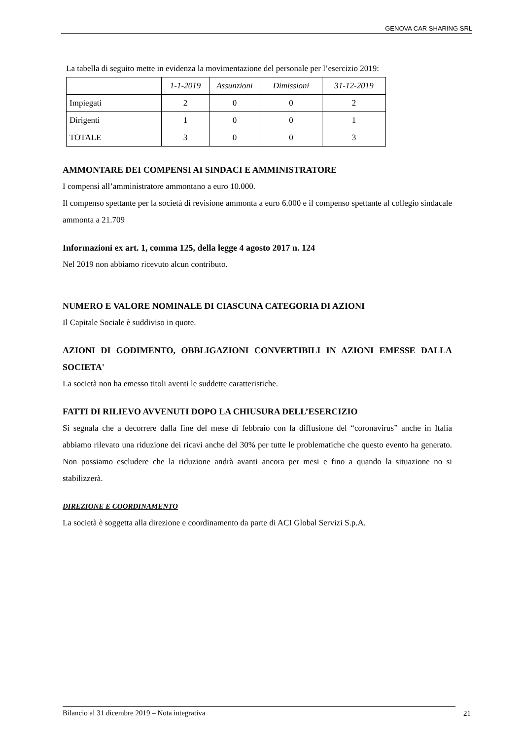GENOVA CAR SHARING SRL
La tabella di seguito mette in evidenza la movimentazione del personale per l’esercizio 2019:
| | 1-1-2019 | Assunzioni | Dimissioni | 31-12-2019 |
| --- | --- | --- | --- | --- |
| Impiegati | 2 | 0 | 0 | 2 |
| Dirigenti | 1 | 0 | 0 | 1 |
| TOTALE | 3 | 0 | 0 | 3 |
AMMONTARE DEI COMPENSI AI SINDACI E AMMINISTRATORE
I compensi all’amministratore ammontano a euro 10.000.
Il compenso spettante per la società di revisione ammonta a euro 6.000 e il compenso spettante al collegio sindacale ammonta a 21.709
Informazioni ex art. 1, comma 125, della legge 4 agosto 2017 n. 124
Nel 2019 non abbiamo ricevuto alcun contributo.
NUMERO E VALORE NOMINALE DI CIASCUNA CATEGORIA DI AZIONI
Il Capitale Sociale è suddiviso in quote.
AZIONI DI GODIMENTO, OBBLIGAZIONI CONVERTIBILI IN AZIONI EMESSE DALLA SOCIETA'
La società non ha emesso titoli aventi le suddette caratteristiche.
FATTI DI RILIEVO AVVENUTI DOPO LA CHIUSURA DELL’ESERCIZIO
Si segnala che a decorrere dalla fine del mese di febbraio con la diffusione del “coronavirus” anche in Italia abbiamo rilevato una riduzione dei ricavi anche del 30% per tutte le problematiche che questo evento ha generato. Non possiamo escludere che la riduzione andrà avanti ancora per mesi e fino a quando la situazione no si stabilizzerà.
DIREZIONE E COORDINAMENTO
La società è soggetta alla direzione e coordinamento da parte di ACI Global Servizi S.p.A.
Bilancio al 31 dicembre 2019 – Nota integrativa 21